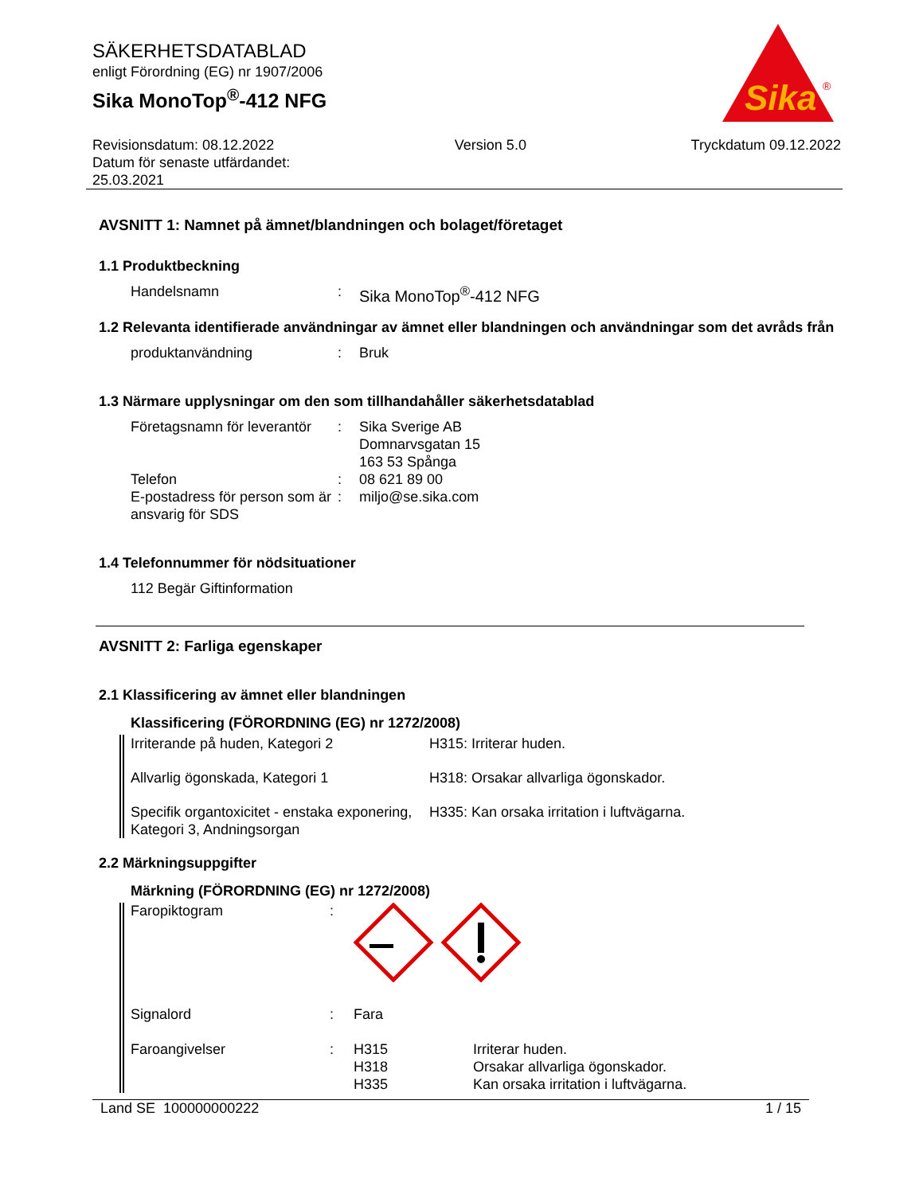Sika
®
SÄKERHETSDATABLAD
enligt Förordning (EG) nr 1907/2006
Sika MonoTop<sup>®</sup>-412 NFG
Revisionsdatum: 08.12.2022
Datum för senaste utfärdandet:
25.03.2021
Version 5.0 Tryckdatum 09.12.2022
AVSNITT 1: Namnet på ämnet/blandningen och bolaget/företaget
1.1 Produktbeckning
Handelsnamn : Sika MonoTop<sup>®</sup>-412 NFG
1.2 Relevanta identifierade användningar av ämnet eller blandningen och användningar som det avråds från
produktanvändning : Bruk
1.3 Närmare upplysningar om den som tillhandahåller säkerhetsdatablad
Företagsnamn för leverantör
: Sika Sverige AB
Domnarvsgatan 15
163 53 Spånga
Telefon : 08 621 89 00
E-postadress för person som är ansvarig för SDS
: miljo@se.sika.com
1.4 Telefonnummer för nödsituationer
112 Begär Giftinformation
AVSNITT 2: Farliga egenskaper
2.1 Klassificering av ämnet eller blandningen
Klassificering (FÖRORDNING (EG) nr 1272/2008)
Irriterande på huden, Kategori 2 H315: Irriterar huden.
Allvarlig ögonskada, Kategori 1 H318: Orsakar allvarliga ögonskador.
Specifik organtoxicitet - enstaka exponering, Kategori 3, Andningsorgan
H335: Kan orsaka irritation i luftvägarna.
2.2 Märkningsuppgifter
Märkning (FÖRORDNING (EG) nr 1272/2008)
Faropiktogram :
Signalord : Fara
Faroangivelser : H315
H318
H335
Irriterar huden.
Orsakar allvarliga ögonskador.
Kan orsaka irritation i luftvägarna.
Land SE 100000000222 1 / 15